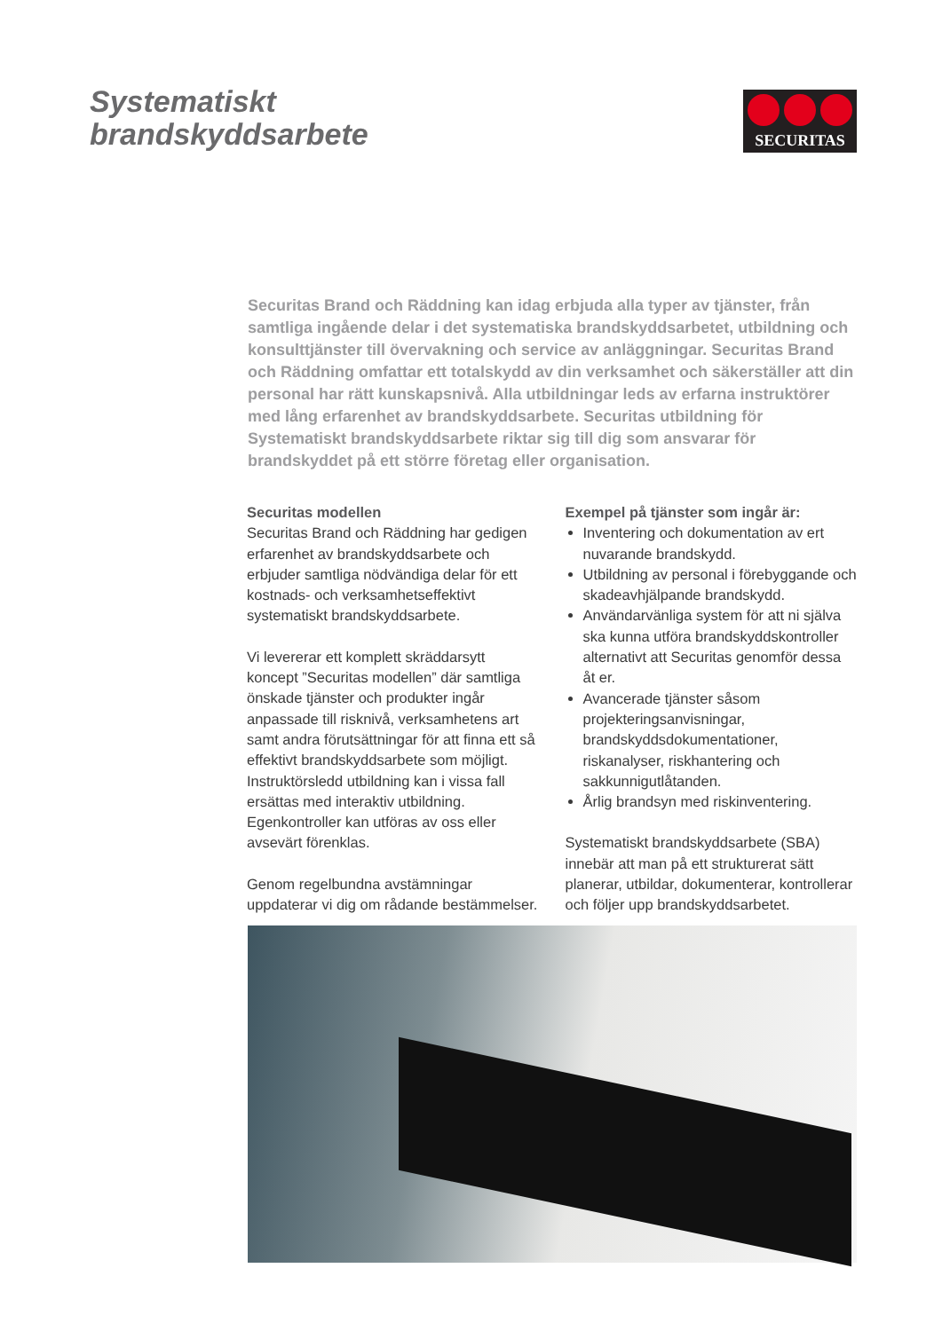Systematiskt
brandskyddsarbete
SECURITAS
Securitas Brand och Räddning kan idag erbjuda alla typer av tjänster, från samtliga ingående delar i det systematiska brandskyddsarbetet, utbildning och konsulttjänster till övervakning och service av anläggningar. Securitas Brand och Räddning omfattar ett totalskydd av din verksamhet och säkerställer att din personal har rätt kunskapsnivå. Alla utbildningar leds av erfarna instruktörer med lång erfarenhet av brandskyddsarbete. Securitas utbildning för Systematiskt brandskyddsarbete riktar sig till dig som ansvarar för brandskyddet på ett större företag eller organisation.
Securitas modellen
Securitas Brand och Räddning har gedigen erfarenhet av brandskyddsarbete och erbjuder samtliga nödvändiga delar för ett kostnads- och verksamhetseffektivt systematiskt brandskyddsarbete.
Vi levererar ett komplett skräddarsytt koncept ”Securitas modellen” där samtliga önskade tjänster och produkter ingår anpassade till risknivå, verksamhetens art samt andra förutsättningar för att finna ett så effektivt brandskyddsarbete som möjligt. Instruktörsledd utbildning kan i vissa fall ersättas med interaktiv utbildning. Egenkontroller kan utföras av oss eller avsevärt förenklas.
Genom regelbundna avstämningar uppdaterar vi dig om rådande bestämmelser.
Exempel på tjänster som ingår är:
Inventering och dokumentation av ert nuvarande brandskydd.
Utbildning av personal i förebyggande och skadeavhjälpande brandskydd.
Användarvänliga system för att ni själva ska kunna utföra brandskyddskontroller alternativt att Securitas genomför dessa åt er.
Avancerade tjänster såsom projekteringsanvisningar, brandskyddsdokumentationer, riskanalyser, riskhantering och sakkunnigutlåtanden.
Årlig brandsyn med riskinventering.
Systematiskt brandskyddsarbete (SBA) innebär att man på ett strukturerat sätt planerar, utbildar, dokumenterar, kontrollerar och följer upp brandskyddsarbetet.